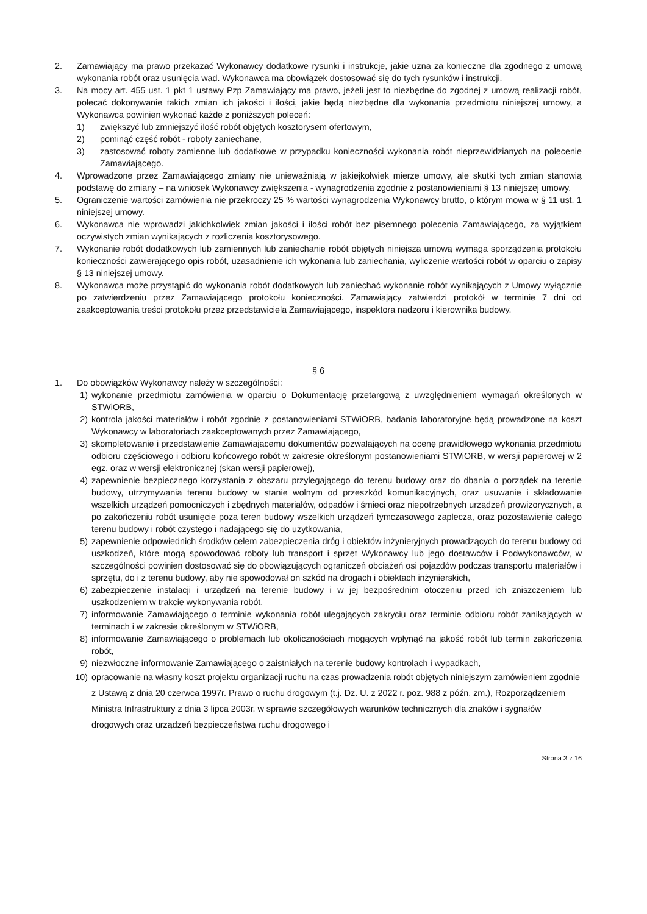2. Zamawiający ma prawo przekazać Wykonawcy dodatkowe rysunki i instrukcje, jakie uzna za konieczne dla zgodnego z umową wykonania robót oraz usunięcia wad. Wykonawca ma obowiązek dostosować się do tych rysunków i instrukcji.
3. Na mocy art. 455 ust. 1 pkt 1 ustawy Pzp Zamawiający ma prawo, jeżeli jest to niezbędne do zgodnej z umową realizacji robót, polecać dokonywanie takich zmian ich jakości i ilości, jakie będą niezbędne dla wykonania przedmiotu niniejszej umowy, a Wykonawca powinien wykonać każde z poniższych poleceń:
1) zwiększyć lub zmniejszyć ilość robót objętych kosztorysem ofertowym,
2) pominąć część robót - roboty zaniechane,
3) zastosować roboty zamienne lub dodatkowe w przypadku konieczności wykonania robót nieprzewidzianych na polecenie Zamawiającego.
4. Wprowadzone przez Zamawiającego zmiany nie unieważniają w jakiejkolwiek mierze umowy, ale skutki tych zmian stanowią podstawę do zmiany – na wniosek Wykonawcy zwiększenia - wynagrodzenia zgodnie z postanowieniami § 13 niniejszej umowy.
5. Ograniczenie wartości zamówienia nie przekroczy 25 % wartości wynagrodzenia Wykonawcy brutto, o którym mowa w § 11 ust. 1 niniejszej umowy.
6. Wykonawca nie wprowadzi jakichkolwiek zmian jakości i ilości robót bez pisemnego polecenia Zamawiającego, za wyjątkiem oczywistych zmian wynikających z rozliczenia kosztorysowego.
7. Wykonanie robót dodatkowych lub zamiennych lub zaniechanie robót objętych niniejszą umową wymaga sporządzenia protokołu konieczności zawierającego opis robót, uzasadnienie ich wykonania lub zaniechania, wyliczenie wartości robót w oparciu o zapisy § 13 niniejszej umowy.
8. Wykonawca może przystąpić do wykonania robót dodatkowych lub zaniechać wykonanie robót wynikających z Umowy wyłącznie po zatwierdzeniu przez Zamawiającego protokołu konieczności. Zamawiający zatwierdzi protokół w terminie 7 dni od zaakceptowania treści protokołu przez przedstawiciela Zamawiającego, inspektora nadzoru i kierownika budowy.
§ 6
1. Do obowiązków Wykonawcy należy w szczególności:
1) wykonanie przedmiotu zamówienia w oparciu o Dokumentację przetargową z uwzględnieniem wymagań określonych w STWiORB,
2) kontrola jakości materiałów i robót zgodnie z postanowieniami STWiORB, badania laboratoryjne będą prowadzone na koszt Wykonawcy w laboratoriach zaakceptowanych przez Zamawiającego,
3) skompletowanie i przedstawienie Zamawiającemu dokumentów pozwalających na ocenę prawidłowego wykonania przedmiotu odbioru częściowego i odbioru końcowego robót w zakresie określonym postanowieniami STWiORB, w wersji papierowej w 2 egz. oraz w wersji elektronicznej (skan wersji papierowej),
4) zapewnienie bezpiecznego korzystania z obszaru przylegającego do terenu budowy oraz do dbania o porządek na terenie budowy, utrzymywania terenu budowy w stanie wolnym od przeszkód komunikacyjnych, oraz usuwanie i składowanie wszelkich urządzeń pomocniczych i zbędnych materiałów, odpadów i śmieci oraz niepotrzebnych urządzeń prowizorycznych, a po zakończeniu robót usunięcie poza teren budowy wszelkich urządzeń tymczasowego zaplecza, oraz pozostawienie całego terenu budowy i robót czystego i nadającego się do użytkowania,
5) zapewnienie odpowiednich środków celem zabezpieczenia dróg i obiektów inżynieryjnych prowadzących do terenu budowy od uszkodzeń, które mogą spowodować roboty lub transport i sprzęt Wykonawcy lub jego dostawców i Podwykonawców, w szczególności powinien dostosować się do obowiązujących ograniczeń obciążeń osi pojazdów podczas transportu materiałów i sprzętu, do i z terenu budowy, aby nie spowodował on szkód na drogach i obiektach inżynierskich,
6) zabezpieczenie instalacji i urządzeń na terenie budowy i w jej bezpośrednim otoczeniu przed ich zniszczeniem lub uszkodzeniem w trakcie wykonywania robót,
7) informowanie Zamawiającego o terminie wykonania robót ulegających zakryciu oraz terminie odbioru robót zanikających w terminach i w zakresie określonym w STWiORB,
8) informowanie Zamawiającego o problemach lub okolicznościach mogących wpłynąć na jakość robót lub termin zakończenia robót,
9) niezwłoczne informowanie Zamawiającego o zaistniałych na terenie budowy kontrolach i wypadkach,
10) opracowanie na własny koszt projektu organizacji ruchu na czas prowadzenia robót objętych niniejszym zamówieniem zgodnie z Ustawą z dnia 20 czerwca 1997r. Prawo o ruchu drogowym (t.j. Dz. U. z 2022 r. poz. 988 z późn. zm.), Rozporządzeniem Ministra Infrastruktury z dnia 3 lipca 2003r. w sprawie szczegółowych warunków technicznych dla znaków i sygnałów drogowych oraz urządzeń bezpieczeństwa ruchu drogowego i
Strona 3 z 16